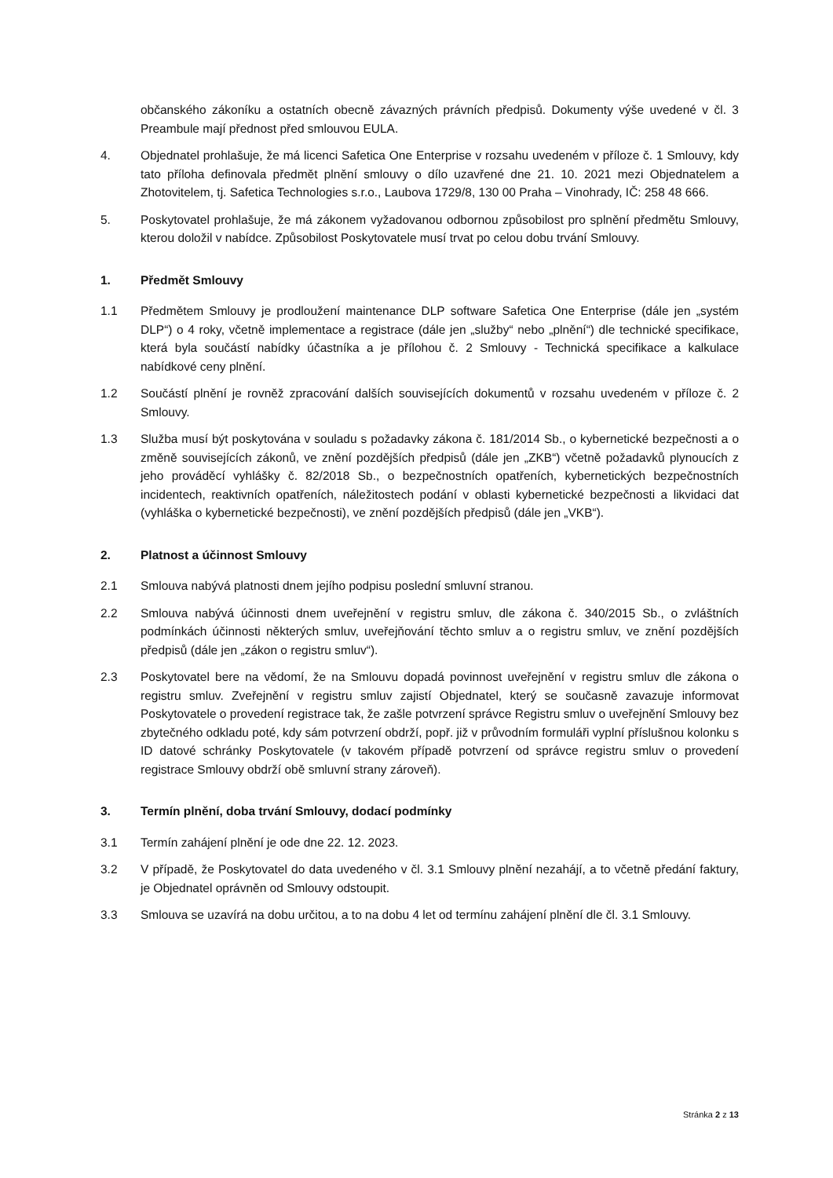občanského zákoníku a ostatních obecně závazných právních předpisů. Dokumenty výše uvedené v čl. 3 Preambule mají přednost před smlouvou EULA.
4. Objednatel prohlašuje, že má licenci Safetica One Enterprise v rozsahu uvedeném v příloze č. 1 Smlouvy, kdy tato příloha definovala předmět plnění smlouvy o dílo uzavřené dne 21. 10. 2021 mezi Objednatelem a Zhotovitelem, tj. Safetica Technologies s.r.o., Laubova 1729/8, 130 00 Praha – Vinohrady, IČ: 258 48 666.
5. Poskytovatel prohlašuje, že má zákonem vyžadovanou odbornou způsobilost pro splnění předmětu Smlouvy, kterou doložil v nabídce. Způsobilost Poskytovatele musí trvat po celou dobu trvání Smlouvy.
1. Předmět Smlouvy
1.1 Předmětem Smlouvy je prodloužení maintenance DLP software Safetica One Enterprise (dále jen „systém DLP“) o 4 roky, včetně implementace a registrace (dále jen „služby“ nebo „plnění“) dle technické specifikace, která byla součástí nabídky účastníka a je přílohou č. 2 Smlouvy - Technická specifikace a kalkulace nabídkové ceny plnění.
1.2 Součástí plnění je rovněž zpracování dalších souvisejících dokumentů v rozsahu uvedeném v příloze č. 2 Smlouvy.
1.3 Služba musí být poskytována v souladu s požadavky zákona č. 181/2014 Sb., o kybernetické bezpečnosti a o změně souvisejících zákonů, ve znění pozdějších předpisů (dále jen „ZKB“) včetně požadavků plynoucích z jeho prováděcí vyhlášky č. 82/2018 Sb., o bezpečnostních opatřeních, kybernetických bezpečnostních incidentech, reaktivních opatřeních, náležitostech podání v oblasti kybernetické bezpečnosti a likvidaci dat (vyhláška o kybernetické bezpečnosti), ve znění pozdějších předpisů (dále jen „VKB“).
2. Platnost a účinnost Smlouvy
2.1 Smlouva nabývá platnosti dnem jejího podpisu poslední smluvní stranou.
2.2 Smlouva nabývá účinnosti dnem uveřejnění v registru smluv, dle zákona č. 340/2015 Sb., o zvláštních podmínkách účinnosti některých smluv, uveřejňování těchto smluv a o registru smluv, ve znění pozdějších předpisů (dále jen „zákon o registru smluv“).
2.3 Poskytovatel bere na vědomí, že na Smlouvu dopadá povinnost uveřejnění v registru smluv dle zákona o registru smluv. Zveřejnění v registru smluv zajistí Objednatel, který se současně zavazuje informovat Poskytovatele o provedení registrace tak, že zašle potvrzení správce Registru smluv o uveřejnění Smlouvy bez zbytečného odkladu poté, kdy sám potvrzení obdrží, popř. již v průvodním formuláři vyplní příslušnou kolonku s ID datové schránky Poskytovatele (v takovém případě potvrzení od správce registru smluv o provedení registrace Smlouvy obdrží obě smluvní strany zároveň).
3. Termín plnění, doba trvání Smlouvy, dodací podmínky
3.1 Termín zahájení plnění je ode dne 22. 12. 2023.
3.2 V případě, že Poskytovatel do data uvedeného v čl. 3.1 Smlouvy plnění nezahájí, a to včetně předání faktury, je Objednatel oprávněn od Smlouvy odstoupit.
3.3 Smlouva se uzavírá na dobu určitou, a to na dobu 4 let od termínu zahájení plnění dle čl. 3.1 Smlouvy.
Stránka 2 z 13